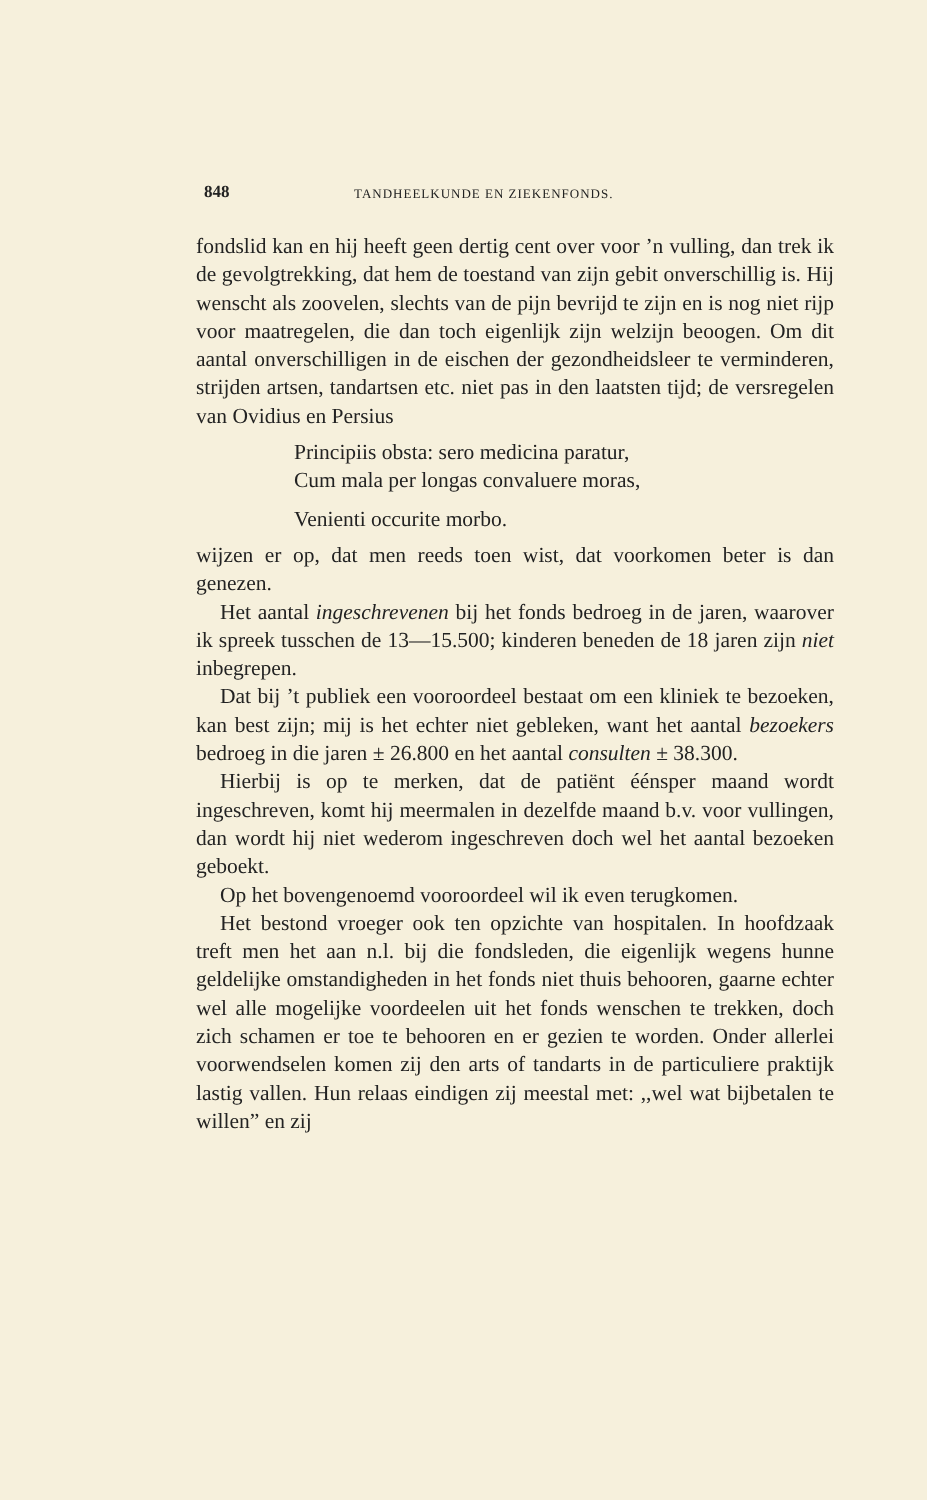848 TANDHEELKUNDE EN ZIEKENFONDS.
fondslid kan en hij heeft geen dertig cent over voor ’n vulling, dan trek ik de gevolgtrekking, dat hem de toestand van zijn gebit onverschillig is. Hij wenscht als zoovelen, slechts van de pijn bevrijd te zijn en is nog niet rijp voor maatregelen, die dan toch eigenlijk zijn welzijn beoogen. Om dit aantal onverschilligen in de eischen der gezondheidsleer te verminderen, strijden artsen, tandartsen etc. niet pas in den laatsten tijd; de versregelen van Ovidius en Persius
Principiis obsta: sero medicina paratur,
Cum mala per longas convaluere moras,
Venienti occurite morbo.
wijzen er op, dat men reeds toen wist, dat voorkomen beter is dan genezen.
Het aantal ingeschrevenen bij het fonds bedroeg in de jaren, waarover ik spreek tusschen de 13—15.500; kinderen beneden de 18 jaren zijn niet inbegrepen.
Dat bij ’t publiek een vooroordeel bestaat om een kliniek te bezoeken, kan best zijn; mij is het echter niet gebleken, want het aantal bezoekers bedroeg in die jaren ± 26.800 en het aantal consulten ± 38.300.
Hierbij is op te merken, dat de patiënt éénsper maand wordt ingeschreven, komt hij meermalen in dezelfde maand b.v. voor vullingen, dan wordt hij niet wederom ingeschreven doch wel het aantal bezoeken geboekt.
Op het bovengenoemd vooroordeel wil ik even terugkomen.
Het bestond vroeger ook ten opzichte van hospitalen. In hoofdzaak treft men het aan n.l. bij die fondsleden, die eigenlijk wegens hunne geldelijke omstandigheden in het fonds niet thuis behooren, gaarne echter wel alle mogelijke voordeelen uit het fonds wenschen te trekken, doch zich schamen er toe te behooren en er gezien te worden. Onder allerlei voorwendselen komen zij den arts of tandarts in de particuliere praktijk lastig vallen. Hun relaas eindigen zij meestal met: ,,wel wat bijbetalen te willen” en zij